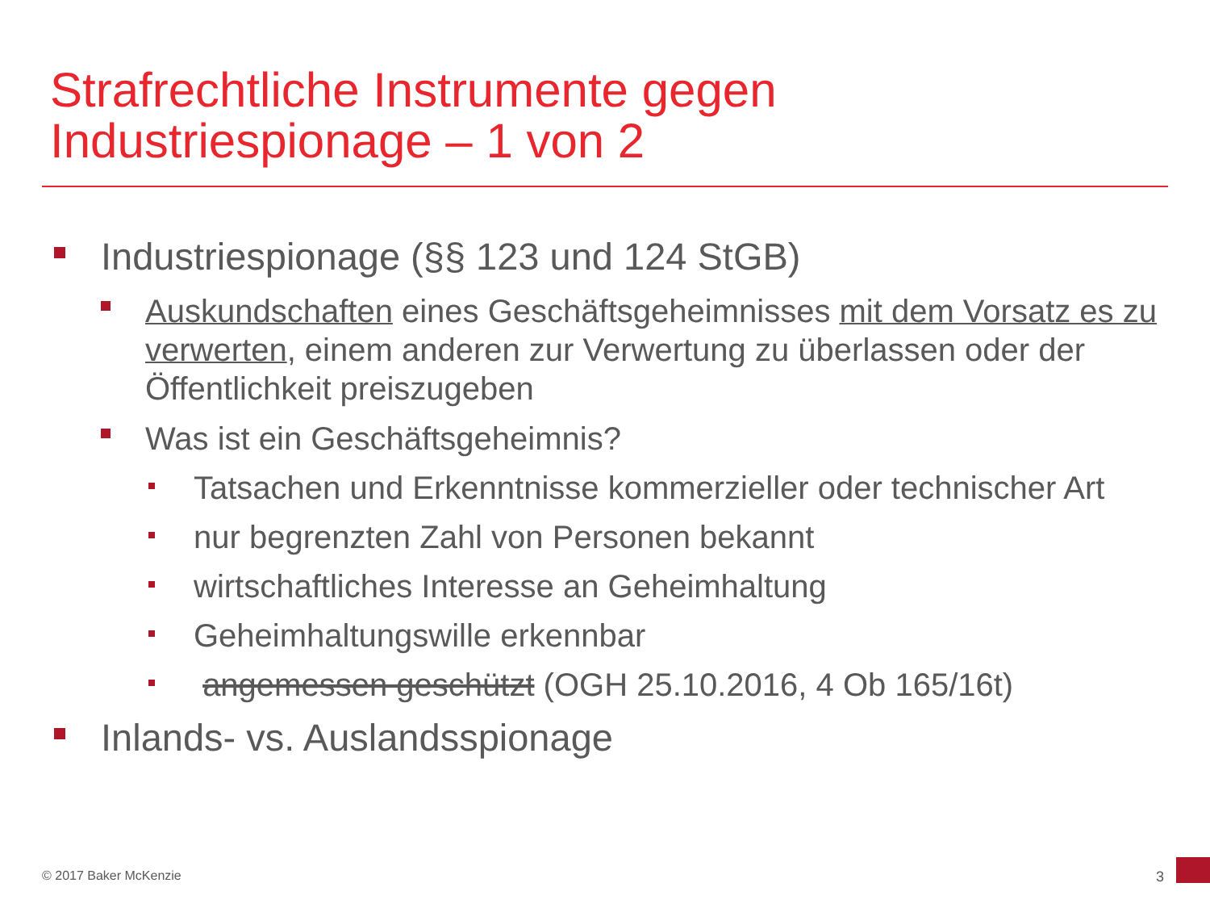Strafrechtliche Instrumente gegen
Industriespionage – 1 von 2
Industriespionage (§§ 123 und 124 StGB)
Auskundschaften eines Geschäftsgeheimnisses mit dem Vorsatz es zu verwerten, einem anderen zur Verwertung zu überlassen oder der Öffentlichkeit preiszugeben
Was ist ein Geschäftsgeheimnis?
Tatsachen und Erkenntnisse kommerzieller oder technischer Art
nur begrenzten Zahl von Personen bekannt
wirtschaftliches Interesse an Geheimhaltung
Geheimhaltungswille erkennbar
angemessen geschützt (OGH 25.10.2016, 4 Ob 165/16t)
Inlands- vs. Auslandsspionage
© 2017 Baker McKenzie 3